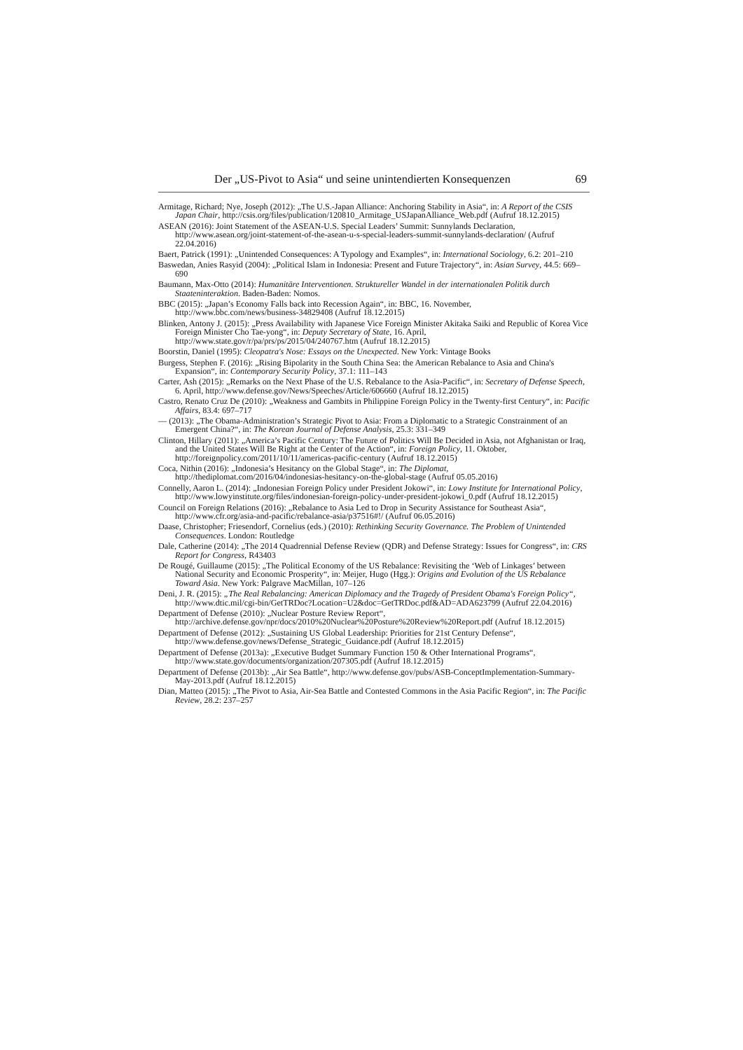Der „US-Pivot to Asia“ und seine unintendierten Konsequenzen 69
Armitage, Richard; Nye, Joseph (2012): „The U.S.-Japan Alliance: Anchoring Stability in Asia“, in: A Report of the CSIS Japan Chair, http://csis.org/files/publication/120810_Armitage_USJapanAlliance_Web.pdf (Aufruf 18.12.2015)
ASEAN (2016): Joint Statement of the ASEAN-U.S. Special Leaders’ Summit: Sunnylands Declaration, http://www.asean.org/joint-statement-of-the-asean-u-s-special-leaders-summit-sunnylands-declaration/ (Aufruf 22.04.2016)
Baert, Patrick (1991): „Unintended Consequences: A Typology and Examples“, in: International Sociology, 6.2: 201–210
Baswedan, Anies Rasyid (2004): „Political Islam in Indonesia: Present and Future Trajectory“, in: Asian Survey, 44.5: 669–690
Baumann, Max-Otto (2014): Humanitäre Interventionen. Struktureller Wandel in der internationalen Politik durch Staateninteraktion. Baden-Baden: Nomos.
BBC (2015): „Japan’s Economy Falls back into Recession Again“, in: BBC, 16. November, http://www.bbc.com/news/business-34829408 (Aufruf 18.12.2015)
Blinken, Antony J. (2015): „Press Availability with Japanese Vice Foreign Minister Akitaka Saiki and Republic of Korea Vice Foreign Minister Cho Tae-yong“, in: Deputy Secretary of State, 16. April, http://www.state.gov/r/pa/prs/ps/2015/04/240767.htm (Aufruf 18.12.2015)
Boorstin, Daniel (1995): Cleopatra's Nose: Essays on the Unexpected. New York: Vintage Books
Burgess, Stephen F. (2016): „Rising Bipolarity in the South China Sea: the American Rebalance to Asia and China's Expansion“, in: Contemporary Security Policy, 37.1: 111–143
Carter, Ash (2015): „Remarks on the Next Phase of the U.S. Rebalance to the Asia-Pacific“, in: Secretary of Defense Speech, 6. April, http://www.defense.gov/News/Speeches/Article/606660 (Aufruf 18.12.2015)
Castro, Renato Cruz De (2010): „Weakness and Gambits in Philippine Foreign Policy in the Twenty-first Century“, in: Pacific Affairs, 83.4: 697–717
— (2013): „The Obama-Administration’s Strategic Pivot to Asia: From a Diplomatic to a Strategic Constrainment of an Emergent China?“, in: The Korean Journal of Defense Analysis, 25.3: 331–349
Clinton, Hillary (2011): „America’s Pacific Century: The Future of Politics Will Be Decided in Asia, not Afghanistan or Iraq, and the United States Will Be Right at the Center of the Action“, in: Foreign Policy, 11. Oktober, http://foreignpolicy.com/2011/10/11/americas-pacific-century (Aufruf 18.12.2015)
Coca, Nithin (2016): „Indonesia’s Hesitancy on the Global Stage“, in: The Diplomat, http://thediplomat.com/2016/04/indonesias-hesitancy-on-the-global-stage (Aufruf 05.05.2016)
Connelly, Aaron L. (2014): „Indonesian Foreign Policy under President Jokowi“, in: Lowy Institute for International Policy, http://www.lowyinstitute.org/files/indonesian-foreign-policy-under-president-jokowi_0.pdf (Aufruf 18.12.2015)
Council on Foreign Relations (2016): „Rebalance to Asia Led to Drop in Security Assistance for Southeast Asia“, http://www.cfr.org/asia-and-pacific/rebalance-asia/p37516#!/ (Aufruf 06.05.2016)
Daase, Christopher; Friesendorf, Cornelius (eds.) (2010): Rethinking Security Governance. The Problem of Unintended Consequences. London: Routledge
Dale, Catherine (2014): „The 2014 Quadrennial Defense Review (QDR) and Defense Strategy: Issues for Congress“, in: CRS Report for Congress, R43403
De Rougé, Guillaume (2015): „The Political Economy of the US Rebalance: Revisiting the ‘Web of Linkages’ between National Security and Economic Prosperity“, in: Meijer, Hugo (Hgg.): Origins and Evolution of the US Rebalance Toward Asia. New York: Palgrave MacMillan, 107–126
Deni, J. R. (2015): „The Real Rebalancing: American Diplomacy and the Tragedy of President Obama's Foreign Policy“, http://www.dtic.mil/cgi-bin/GetTRDoc?Location=U2&doc=GetTRDoc.pdf&AD=ADA623799 (Aufruf 22.04.2016)
Department of Defense (2010): „Nuclear Posture Review Report“, http://archive.defense.gov/npr/docs/2010%20Nuclear%20Posture%20Review%20Report.pdf (Aufruf 18.12.2015)
Department of Defense (2012): „Sustaining US Global Leadership: Priorities for 21st Century Defense“, http://www.defense.gov/news/Defense_Strategic_Guidance.pdf (Aufruf 18.12.2015)
Department of Defense (2013a): „Executive Budget Summary Function 150 & Other International Programs“, http://www.state.gov/documents/organization/207305.pdf (Aufruf 18.12.2015)
Department of Defense (2013b): „Air Sea Battle“, http://www.defense.gov/pubs/ASB-ConceptImplementation-Summary-May-2013.pdf (Aufruf 18.12.2015)
Dian, Matteo (2015): „The Pivot to Asia, Air-Sea Battle and Contested Commons in the Asia Pacific Region“, in: The Pacific Review, 28.2: 237–257